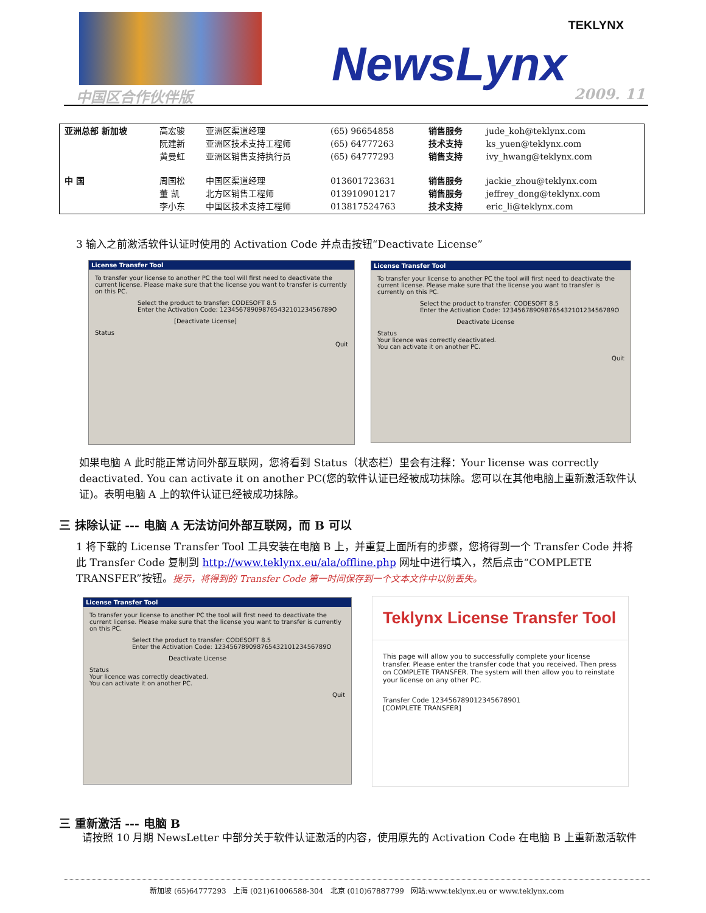NewsLynx
TEKLYNX
中国区合作伙伴版 2009. 11
| 亚洲总部 新加坡 | 高宏骏 阮建新 黄曼虹 | 亚洲区渠道经理 亚洲区技术支持工程师 亚洲区销售支持执行员 | (65) 96654858 (65) 64777263 (65) 64777293 | 销售服务 技术支持 销售支持 | jude_koh@teklynx.com ks_yuen@teklynx.com ivy_hwang@teklynx.com |
| 中 国 | 周国松 董 凯 李小东 | 中国区渠道经理 北方区销售工程师 中国区技术支持工程师 | 013601723631 013910901217 013817524763 | 销售服务 销售服务 技术支持 | jackie_zhou@teklynx.com jeffrey_dong@teklynx.com eric_li@teklynx.com |
3 输入之前激活软件认证时使用的 Activation Code 并点击按钮“Deactivate License”
License Transfer Tool
To transfer your license to another PC the tool will first need to deactivate the current license. Please make sure that the license you want to transfer is currently on this PC.
Select the product to transfer: CODESOFT 8.5
Enter the Activation Code: 12345678909876543210123456789O
[Deactivate License]
Status
Quit
License Transfer Tool
To transfer your license to another PC the tool will first need to deactivate the current license. Please make sure that the license you want to transfer is currently on this PC.
Select the product to transfer: CODESOFT 8.5
Enter the Activation Code: 12345678909876543210123456789O
Deactivate License
Status
Your licence was correctly deactivated.
You can activate it on another PC.
Quit
如果电脑 A 此时能正常访问外部互联网，您将看到 Status（状态栏）里会有注释：Your license was correctly deactivated. You can activate it on another PC(您的软件认证已经被成功抹除。您可以在其他电脑上重新激活软件认证)。表明电脑 A 上的软件认证已经被成功抹除。
三 抹除认证 --- 电脑 A 无法访问外部互联网，而 B 可以
1 将下载的 License Transfer Tool 工具安装在电脑 B 上，并重复上面所有的步骤，您将得到一个 Transfer Code 并将此 Transfer Code 复制到 http://www.teklynx.eu/ala/offline.php 网址中进行填入，然后点击“COMPLETE TRANSFER”按钮。提示，将得到的 Transfer Code 第一时间保存到一个文本文件中以防丢失。
License Transfer Tool
To transfer your license to another PC the tool will first need to deactivate the current license. Please make sure that the license you want to transfer is currently on this PC.
Select the product to transfer: CODESOFT 8.5
Enter the Activation Code: 12345678909876543210123456789O
Deactivate License
Status
Your licence was correctly deactivated.
You can activate it on another PC.
Quit
Teklynx License Transfer Tool
This page will allow you to successfully complete your license transfer. Please enter the transfer code that you received. Then press on COMPLETE TRANSFER. The system will then allow you to reinstate your license on any other PC.
Transfer Code 123456789012345678901
[COMPLETE TRANSFER]
三 重新激活 --- 电脑 B
请按照 10 月期 NewsLetter 中部分关于软件认证激活的内容，使用原先的 Activation Code 在电脑 B 上重新激活软件
新加坡 (65)64777293 上海 (021)61006588-304 北京 (010)67887799 网站:www.teklynx.eu or www.teklynx.com